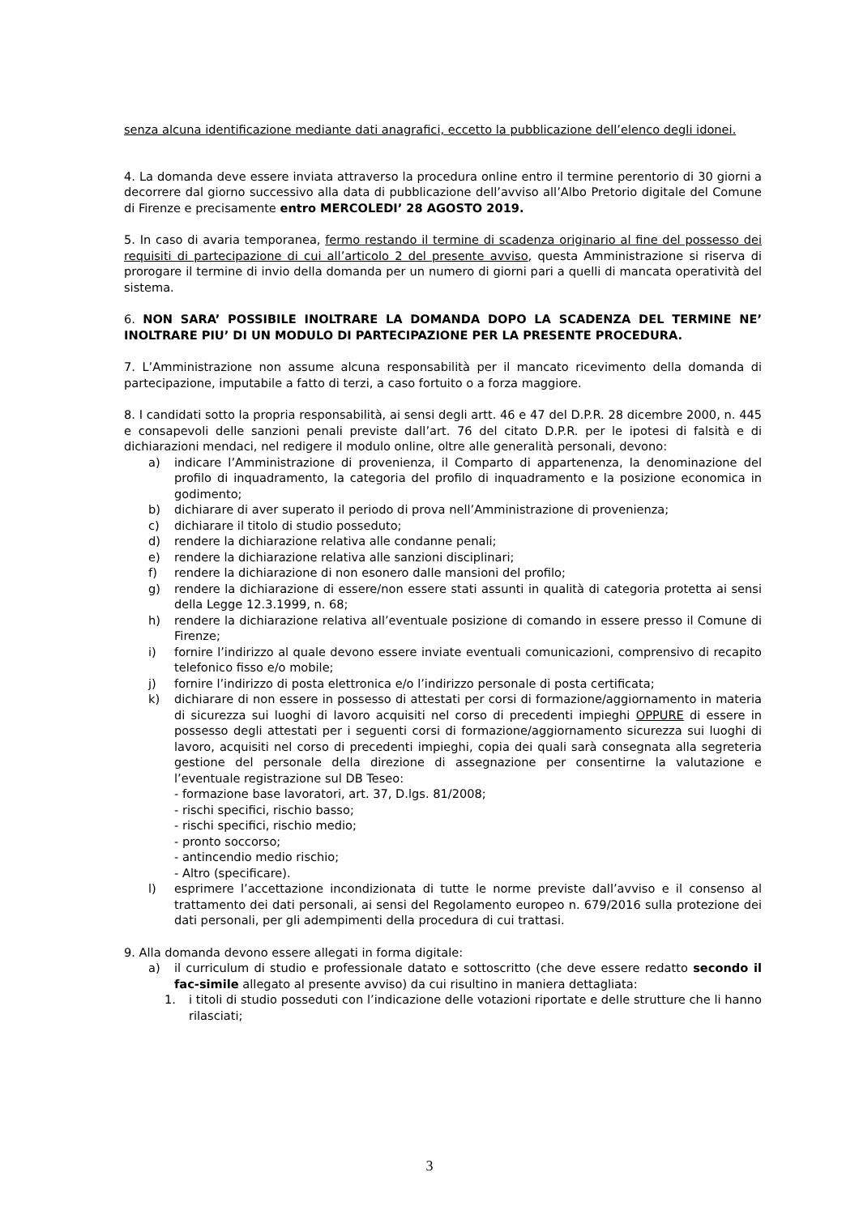senza alcuna identificazione mediante dati anagrafici, eccetto la pubblicazione dell’elenco degli idonei.
4. La domanda deve essere inviata attraverso la procedura online entro il termine perentorio di 30 giorni a decorrere dal giorno successivo alla data di pubblicazione dell’avviso all’Albo Pretorio digitale del Comune di Firenze e precisamente entro MERCOLEDI’ 28 AGOSTO 2019.
5. In caso di avaria temporanea, fermo restando il termine di scadenza originario al fine del possesso dei requisiti di partecipazione di cui all’articolo 2 del presente avviso, questa Amministrazione si riserva di prorogare il termine di invio della domanda per un numero di giorni pari a quelli di mancata operatività del sistema.
6. NON SARA’ POSSIBILE INOLTRARE LA DOMANDA DOPO LA SCADENZA DEL TERMINE NE’ INOLTRARE PIU’ DI UN MODULO DI PARTECIPAZIONE PER LA PRESENTE PROCEDURA.
7. L’Amministrazione non assume alcuna responsabilità per il mancato ricevimento della domanda di partecipazione, imputabile a fatto di terzi, a caso fortuito o a forza maggiore.
8. I candidati sotto la propria responsabilità, ai sensi degli artt. 46 e 47 del D.P.R. 28 dicembre 2000, n. 445 e consapevoli delle sanzioni penali previste dall’art. 76 del citato D.P.R. per le ipotesi di falsità e di dichiarazioni mendaci, nel redigere il modulo online, oltre alle generalità personali, devono:
a) indicare l’Amministrazione di provenienza, il Comparto di appartenenza, la denominazione del profilo di inquadramento, la categoria del profilo di inquadramento e la posizione economica in godimento;
b) dichiarare di aver superato il periodo di prova nell’Amministrazione di provenienza;
c) dichiarare il titolo di studio posseduto;
d) rendere la dichiarazione relativa alle condanne penali;
e) rendere la dichiarazione relativa alle sanzioni disciplinari;
f) rendere la dichiarazione di non esonero dalle mansioni del profilo;
g) rendere la dichiarazione di essere/non essere stati assunti in qualità di categoria protetta ai sensi della Legge 12.3.1999, n. 68;
h) rendere la dichiarazione relativa all’eventuale posizione di comando in essere presso il Comune di Firenze;
i) fornire l’indirizzo al quale devono essere inviate eventuali comunicazioni, comprensivo di recapito telefonico fisso e/o mobile;
j) fornire l’indirizzo di posta elettronica e/o l’indirizzo personale di posta certificata;
k) dichiarare di non essere in possesso di attestati per corsi di formazione/aggiornamento in materia di sicurezza sui luoghi di lavoro acquisiti nel corso di precedenti impieghi OPPURE di essere in possesso degli attestati per i seguenti corsi di formazione/aggiornamento sicurezza sui luoghi di lavoro, acquisiti nel corso di precedenti impieghi, copia dei quali sarà consegnata alla segreteria gestione del personale della direzione di assegnazione per consentirne la valutazione e l’eventuale registrazione sul DB Teseo:
- formazione base lavoratori, art. 37, D.lgs. 81/2008;
- rischi specifici, rischio basso;
- rischi specifici, rischio medio;
- pronto soccorso;
- antincendio medio rischio;
- Altro (specificare).
l) esprimere l’accettazione incondizionata di tutte le norme previste dall’avviso e il consenso al trattamento dei dati personali, ai sensi del Regolamento europeo n. 679/2016 sulla protezione dei dati personali, per gli adempimenti della procedura di cui trattasi.
9. Alla domanda devono essere allegati in forma digitale:
a) il curriculum di studio e professionale datato e sottoscritto (che deve essere redatto secondo il fac-simile allegato al presente avviso) da cui risultino in maniera dettagliata:
1. i titoli di studio posseduti con l’indicazione delle votazioni riportate e delle strutture che li hanno rilasciati;
3